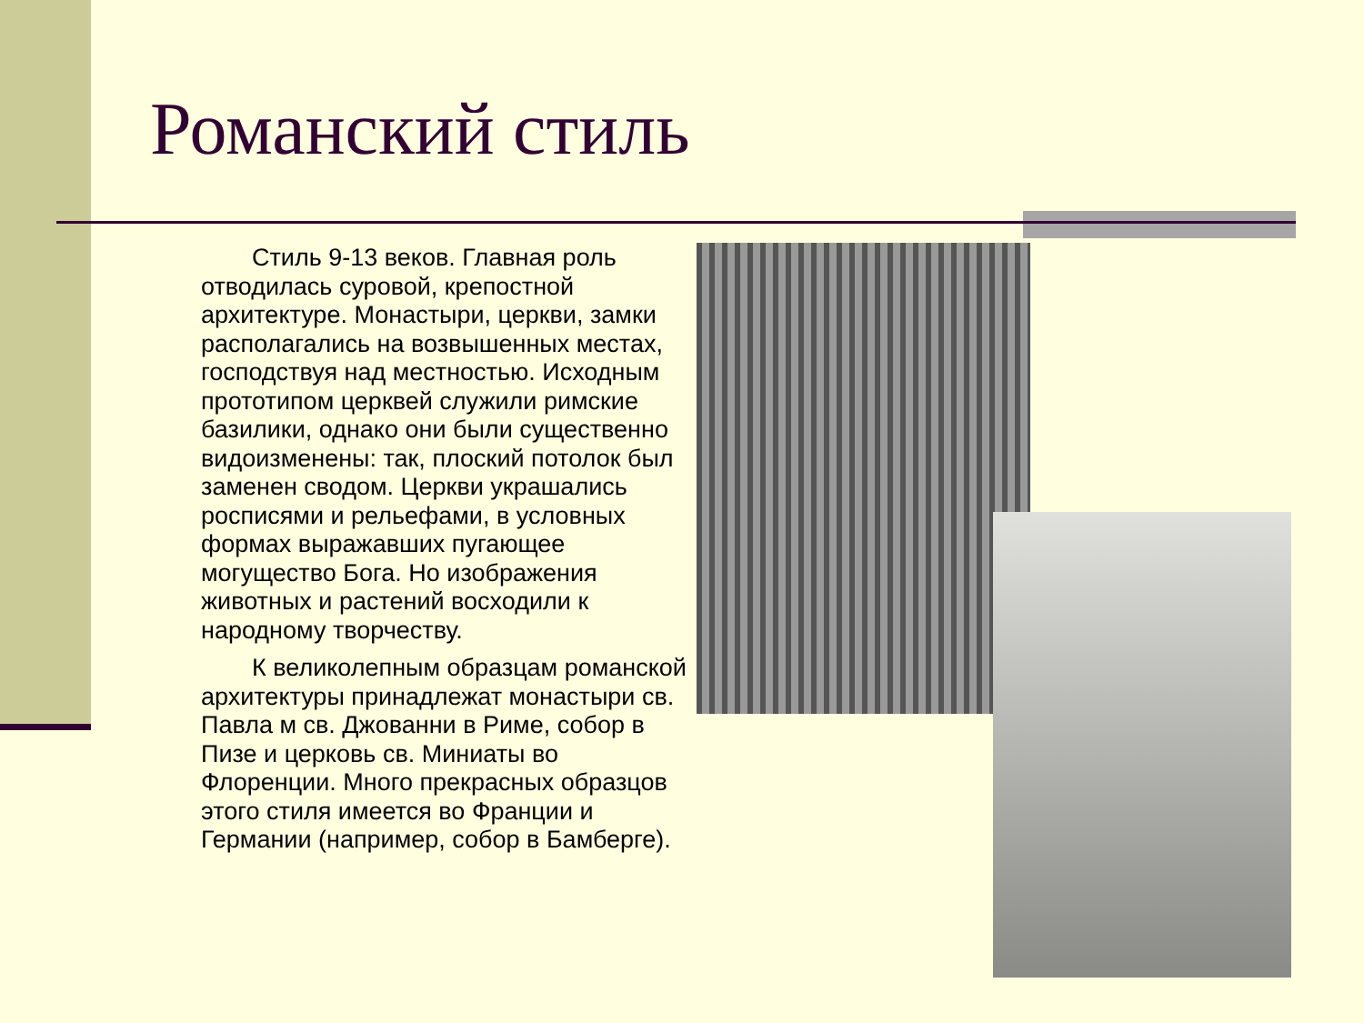Романский стиль
Стиль 9-13 веков. Главная роль отводилась суровой, крепостной архитектуре. Монастыри, церкви, замки располагались на возвышенных местах, господствуя над местностью. Исходным прототипом церквей служили римские базилики, однако они были существенно видоизменены: так, плоский потолок был заменен сводом. Церкви украшались росписями и рельефами, в условных формах выражавших пугающее могущество Бога. Но изображения животных и растений восходили к народному творчеству.
К великолепным образцам романской архитектуры принадлежат монастыри св. Павла м св. Джованни в Риме, собор в Пизе и церковь св. Миниаты во Флоренции. Много прекрасных образцов этого стиля имеется во Франции и Германии (например, собор в Бамберге).